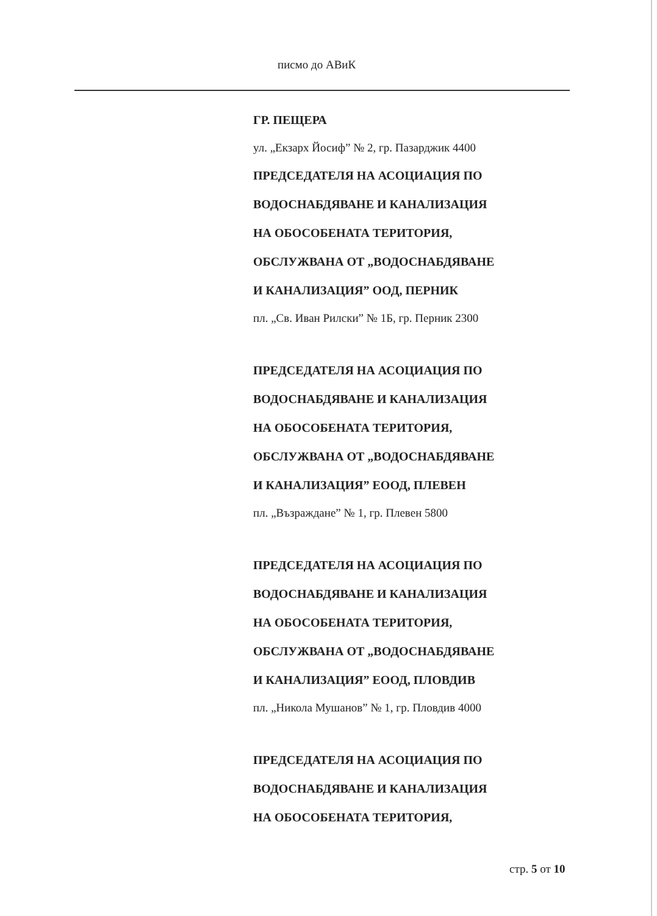писмо до АВиК
ГР. ПЕЩЕРА
ул. „Екзарх Йосиф” № 2, гр. Пазарджик 4400
ПРЕДСЕДАТЕЛЯ НА АСОЦИАЦИЯ ПО
ВОДОСНАБДЯВАНЕ И КАНАЛИЗАЦИЯ
НА ОБОСОБЕНАТА ТЕРИТОРИЯ,
ОБСЛУЖВАНА ОТ „ВОДОСНАБДЯВАНЕ
И КАНАЛИЗАЦИЯ” ООД, ПЕРНИК
пл. „Св. Иван Рилски” № 1Б, гр. Перник 2300
ПРЕДСЕДАТЕЛЯ НА АСОЦИАЦИЯ ПО
ВОДОСНАБДЯВАНЕ И КАНАЛИЗАЦИЯ
НА ОБОСОБЕНАТА ТЕРИТОРИЯ,
ОБСЛУЖВАНА ОТ „ВОДОСНАБДЯВАНЕ
И КАНАЛИЗАЦИЯ” ЕООД, ПЛЕВЕН
пл. „Възраждане” № 1, гр. Плевен 5800
ПРЕДСЕДАТЕЛЯ НА АСОЦИАЦИЯ ПО
ВОДОСНАБДЯВАНЕ И КАНАЛИЗАЦИЯ
НА ОБОСОБЕНАТА ТЕРИТОРИЯ,
ОБСЛУЖВАНА ОТ „ВОДОСНАБДЯВАНЕ
И КАНАЛИЗАЦИЯ” ЕООД, ПЛОВДИВ
пл. „Никола Мушанов” № 1, гр. Пловдив 4000
ПРЕДСЕДАТЕЛЯ НА АСОЦИАЦИЯ ПО
ВОДОСНАБДЯВАНЕ И КАНАЛИЗАЦИЯ
НА ОБОСОБЕНАТА ТЕРИТОРИЯ,
стр. 5 от 10